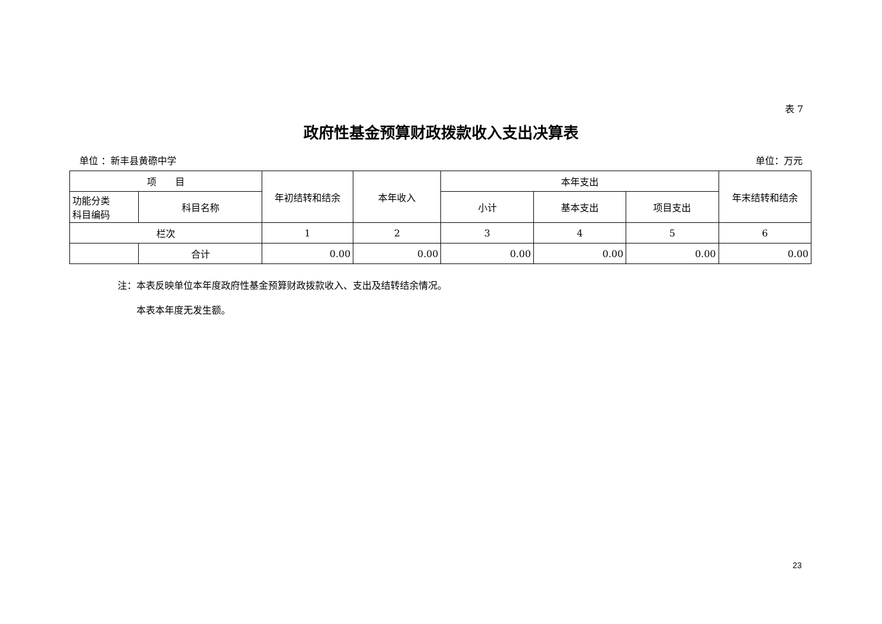表 7
政府性基金预算财政拨款收入支出决算表
单位 ：新丰县黄磜中学 单位：万元
| 项 目 | | 年初结转和结余 | 本年收入 | 本年支出 | | | 年末结转和结余 |
| --- | --- | --- | --- | --- | --- | --- | --- |
| 功能分类 科目编码 | 科目名称 | | | 小计 | 基本支出 | 项目支出 | |
| 栏次 | | 1 | 2 | 3 | 4 | 5 | 6 |
| | 合计 | 0.00 | 0.00 | 0.00 | 0.00 | 0.00 | 0.00 |
注：本表反映单位本年度政府性基金预算财政拨款收入、支出及结转结余情况。
　　本表本年度无发生额。
23